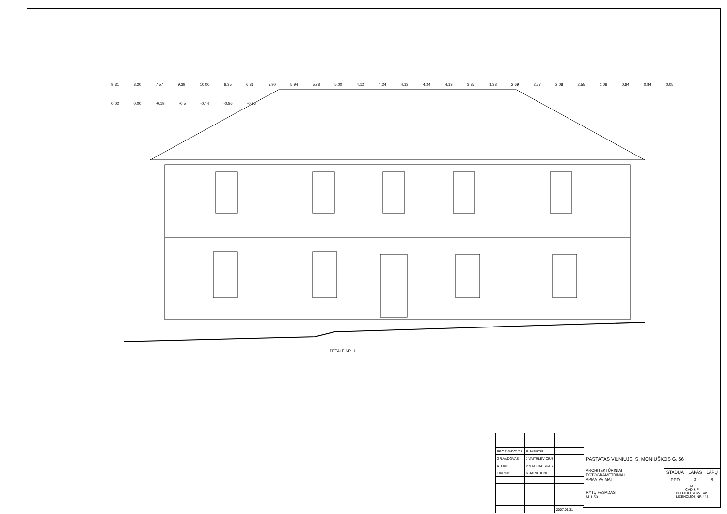9.31 8.20 7.57 9.39 10.00 6.35 6.36 5.90 5.94 5.78 5.00 4.12 4.24 4.13 4.24 4.13 3.37 3.38 2.69 2.57 2.08 2.55 1.06 0.84 0.84 0.05 0.02 0.00 -0.19 -0.5 -0.44 -0.86 -0.96
DETALE NR. 1
| PROJ.VADOVAS | R.JARUTIS | |
| GR.VADOVAS | J.VAITULEVIČIUS | |
| ATLIKO | P.MACIJAUSKAS | |
| TIKRINO | R.JARUTIENĖ | |
| | | 2007.01.31 |
PASTATAS VILNIUJE, S. MONIUŠKOS G. 56
ARCHITEKTŪRINIAI
FOTOGRAMETRINIAI
APMATAVIMAI
RYTŲ FASADAS
M 1:50
| STADIJA | LAPAS | LAPŲ |
| PPD | 3 | 8 |
| UAB CAD & F PROJEKTSERVISAS LICENCIJOS NR.445 | | |